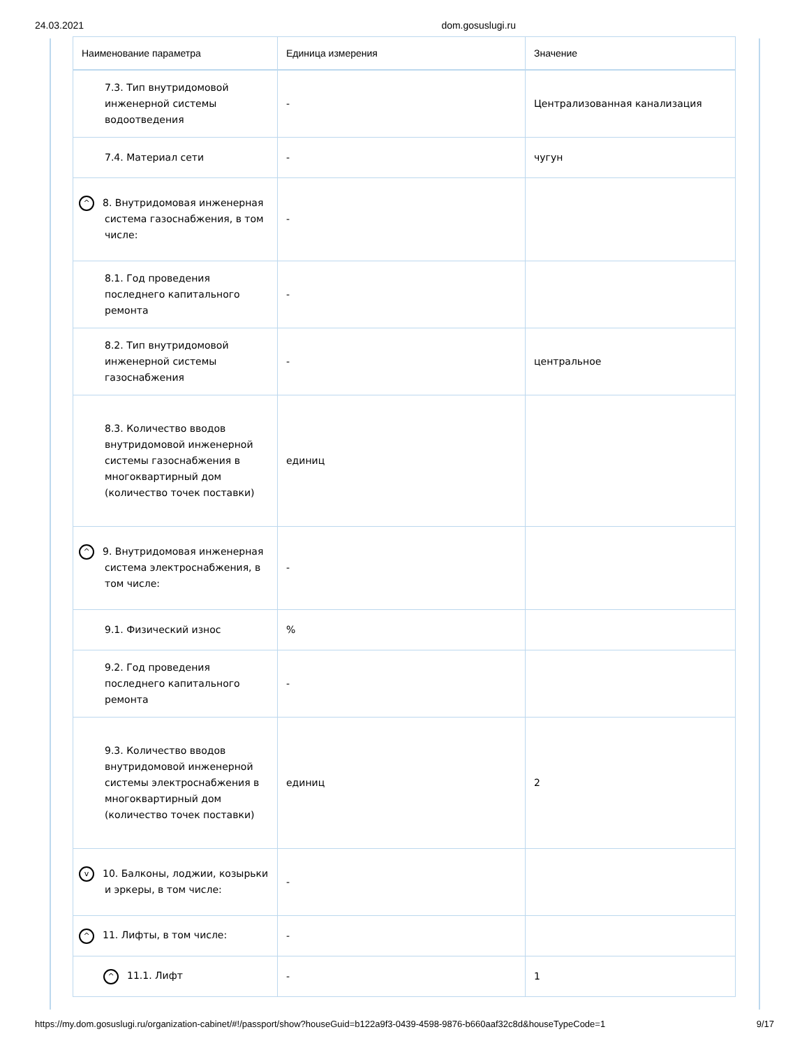24.03.2021 dom.gosuslugi.ru
| Наименование параметра | Единица измерения | Значение |
| --- | --- | --- |
| 7.3. Тип внутридомовой инженерной системы водоотведения | - | Централизованная канализация |
| 7.4. Материал сети | - | чугун |
| ^ 8. Внутридомовая инженерная система газоснабжения, в том числе: | - | |
| 8.1. Год проведения последнего капитального ремонта | - | |
| 8.2. Тип внутридомовой инженерной системы газоснабжения | - | центральное |
| 8.3. Количество вводов внутридомовой инженерной системы газоснабжения в многоквартирный дом (количество точек поставки) | единиц | |
| ^ 9. Внутридомовая инженерная система электроснабжения, в том числе: | - | |
| 9.1. Физический износ | % | |
| 9.2. Год проведения последнего капитального ремонта | - | |
| 9.3. Количество вводов внутридомовой инженерной системы электроснабжения в многоквартирный дом (количество точек поставки) | единиц | 2 |
| v 10. Балконы, лоджии, козырьки и эркеры, в том числе: | - | |
| ^ 11. Лифты, в том числе: | - | |
| ^ 11.1. Лифт | - | 1 |
https://my.dom.gosuslugi.ru/organization-cabinet/#!/passport/show?houseGuid=b122a9f3-0439-4598-9876-b660aaf32c8d&houseTypeCode=1 9/17